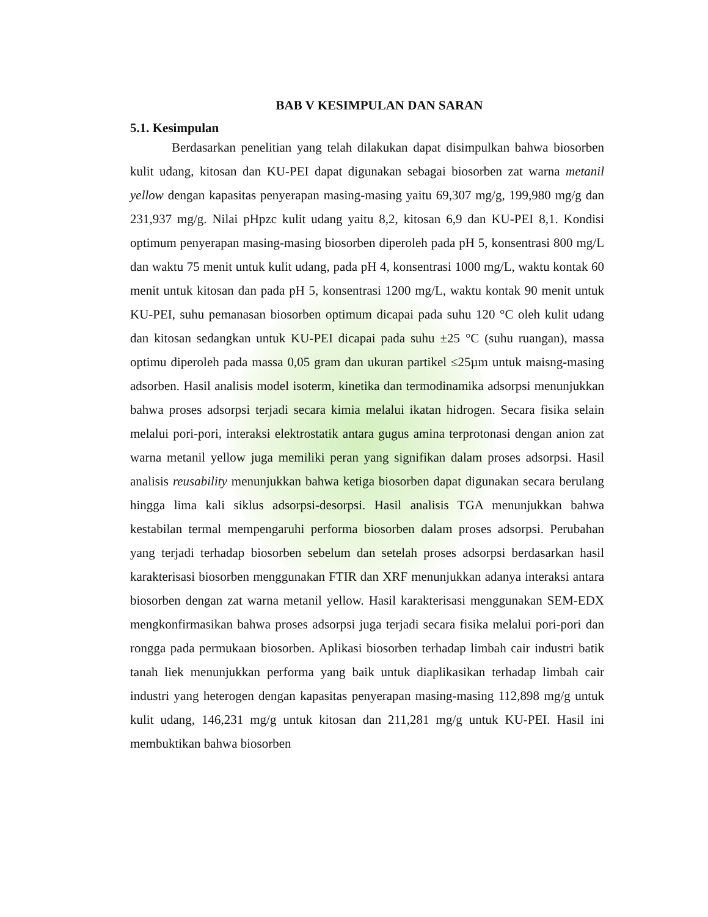BAB V KESIMPULAN DAN SARAN
5.1. Kesimpulan
Berdasarkan penelitian yang telah dilakukan dapat disimpulkan bahwa biosorben kulit udang, kitosan dan KU-PEI dapat digunakan sebagai biosorben zat warna metanil yellow dengan kapasitas penyerapan masing-masing yaitu 69,307 mg/g, 199,980 mg/g dan 231,937 mg/g. Nilai pHpzc kulit udang yaitu 8,2, kitosan 6,9 dan KU-PEI 8,1. Kondisi optimum penyerapan masing-masing biosorben diperoleh pada pH 5, konsentrasi 800 mg/L dan waktu 75 menit untuk kulit udang, pada pH 4, konsentrasi 1000 mg/L, waktu kontak 60 menit untuk kitosan dan pada pH 5, konsentrasi 1200 mg/L, waktu kontak 90 menit untuk KU-PEI, suhu pemanasan biosorben optimum dicapai pada suhu 120 °C oleh kulit udang dan kitosan sedangkan untuk KU-PEI dicapai pada suhu ±25 °C (suhu ruangan), massa optimu diperoleh pada massa 0,05 gram dan ukuran partikel ≤25µm untuk maisng-masing adsorben. Hasil analisis model isoterm, kinetika dan termodinamika adsorpsi menunjukkan bahwa proses adsorpsi terjadi secara kimia melalui ikatan hidrogen. Secara fisika selain melalui pori-pori, interaksi elektrostatik antara gugus amina terprotonasi dengan anion zat warna metanil yellow juga memiliki peran yang signifikan dalam proses adsorpsi. Hasil analisis reusability menunjukkan bahwa ketiga biosorben dapat digunakan secara berulang hingga lima kali siklus adsorpsi-desorpsi. Hasil analisis TGA menunjukkan bahwa kestabilan termal mempengaruhi performa biosorben dalam proses adsorpsi. Perubahan yang terjadi terhadap biosorben sebelum dan setelah proses adsorpsi berdasarkan hasil karakterisasi biosorben menggunakan FTIR dan XRF menunjukkan adanya interaksi antara biosorben dengan zat warna metanil yellow. Hasil karakterisasi menggunakan SEM-EDX mengkonfirmasikan bahwa proses adsorpsi juga terjadi secara fisika melalui pori-pori dan rongga pada permukaan biosorben. Aplikasi biosorben terhadap limbah cair industri batik tanah liek menunjukkan performa yang baik untuk diaplikasikan terhadap limbah cair industri yang heterogen dengan kapasitas penyerapan masing-masing 112,898 mg/g untuk kulit udang, 146,231 mg/g untuk kitosan dan 211,281 mg/g untuk KU-PEI. Hasil ini membuktikan bahwa biosorben